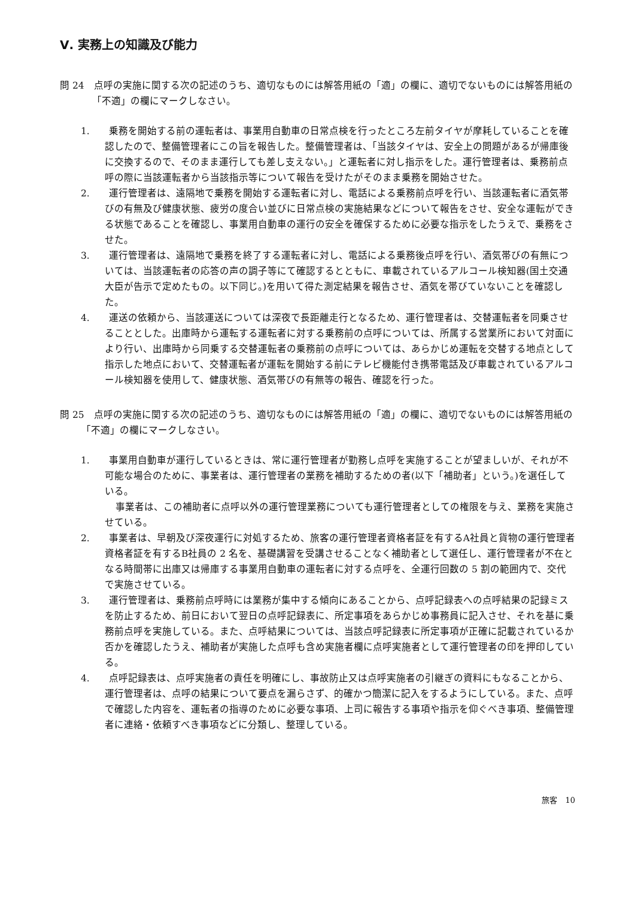Ⅴ. 実務上の知識及び能力
問 24　点呼の実施に関する次の記述のうち、適切なものには解答用紙の「適」の欄に、適切でないものには解答用紙の「不適」の欄にマークしなさい。
1.　　乗務を開始する前の運転者は、事業用自動車の日常点検を行ったところ左前タイヤが摩耗していることを確認したので、整備管理者にこの旨を報告した。整備管理者は、「当該タイヤは、安全上の問題があるが帰庫後に交換するので、そのまま運行しても差し支えない。」と運転者に対し指示をした。運行管理者は、乗務前点呼の際に当該運転者から当該指示等について報告を受けたがそのまま乗務を開始させた。
2.　　運行管理者は、遠隔地で乗務を開始する運転者に対し、電話による乗務前点呼を行い、当該運転者に酒気帯びの有無及び健康状態、疲労の度合い並びに日常点検の実施結果などについて報告をさせ、安全な運転ができる状態であることを確認し、事業用自動車の運行の安全を確保するために必要な指示をしたうえで、乗務をさせた。
3.　　運行管理者は、遠隔地で乗務を終了する運転者に対し、電話による乗務後点呼を行い、酒気帯びの有無については、当該運転者の応答の声の調子等にて確認するとともに、車載されているアルコール検知器(国土交通大臣が告示で定めたもの。以下同じ。)を用いて得た測定結果を報告させ、酒気を帯びていないことを確認した。
4.　　運送の依頼から、当該運送については深夜で長距離走行となるため、運行管理者は、交替運転者を同乗させることとした。出庫時から運転する運転者に対する乗務前の点呼については、所属する営業所において対面により行い、出庫時から同乗する交替運転者の乗務前の点呼については、あらかじめ運転を交替する地点として指示した地点において、交替運転者が運転を開始する前にテレビ機能付き携帯電話及び車載されているアルコール検知器を使用して、健康状態、酒気帯びの有無等の報告、確認を行った。
問 25　点呼の実施に関する次の記述のうち、適切なものには解答用紙の「適」の欄に、適切でないものには解答用紙の「不適」の欄にマークしなさい。
1.　　事業用自動車が運行しているときは、常に運行管理者が勤務し点呼を実施することが望ましいが、それが不可能な場合のために、事業者は、運行管理者の業務を補助するための者(以下「補助者」という。)を選任している。
事業者は、この補助者に点呼以外の運行管理業務についても運行管理者としての権限を与え、業務を実施させている。
2.　　事業者は、早朝及び深夜運行に対処するため、旅客の運行管理者資格者証を有するA社員と貨物の運行管理者資格者証を有するB社員の 2 名を、基礎講習を受講させることなく補助者として選任し、運行管理者が不在となる時間帯に出庫又は帰庫する事業用自動車の運転者に対する点呼を、全運行回数の 5 割の範囲内で、交代で実施させている。
3.　　運行管理者は、乗務前点呼時には業務が集中する傾向にあることから、点呼記録表への点呼結果の記録ミスを防止するため、前日において翌日の点呼記録表に、所定事項をあらかじめ事務員に記入させ、それを基に乗務前点呼を実施している。また、点呼結果については、当該点呼記録表に所定事項が正確に記載されているか否かを確認したうえ、補助者が実施した点呼も含め実施者欄に点呼実施者として運行管理者の印を押印している。
4.　　点呼記録表は、点呼実施者の責任を明確にし、事故防止又は点呼実施者の引継ぎの資料にもなることから、運行管理者は、点呼の結果について要点を漏らさず、的確かつ簡潔に記入をするようにしている。また、点呼で確認した内容を、運転者の指導のために必要な事項、上司に報告する事項や指示を仰ぐべき事項、整備管理者に連絡・依頼すべき事項などに分類し、整理している。
旅客　10